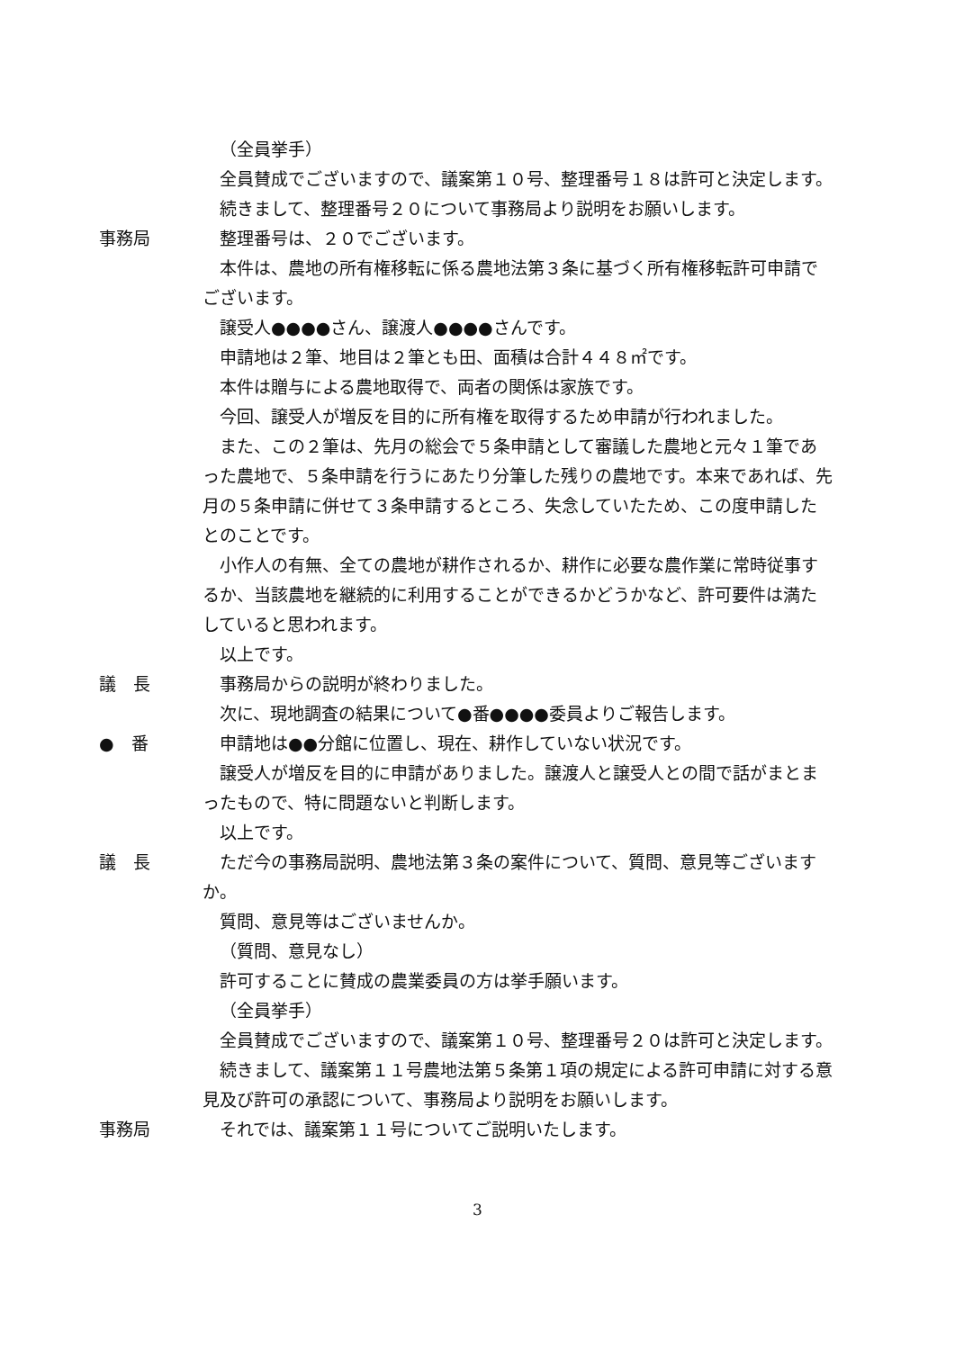（全員挙手）
全員賛成でございますので、議案第１０号、整理番号１８は許可と決定します。
続きまして、整理番号２０について事務局より説明をお願いします。
事務局 整理番号は、２０でございます。
本件は、農地の所有権移転に係る農地法第３条に基づく所有権移転許可申請でございます。
譲受人●●●●さん、譲渡人●●●●さんです。
申請地は２筆、地目は２筆とも田、面積は合計４４８㎡です。
本件は贈与による農地取得で、両者の関係は家族です。
今回、譲受人が増反を目的に所有権を取得するため申請が行われました。
また、この２筆は、先月の総会で５条申請として審議した農地と元々１筆であった農地で、５条申請を行うにあたり分筆した残りの農地です。本来であれば、先月の５条申請に併せて３条申請するところ、失念していたため、この度申請したとのことです。
小作人の有無、全ての農地が耕作されるか、耕作に必要な農作業に常時従事するか、当該農地を継続的に利用することができるかどうかなど、許可要件は満たしていると思われます。
以上です。
議　長 事務局からの説明が終わりました。
次に、現地調査の結果について●番●●●●委員よりご報告します。
●　番 申請地は●●分館に位置し、現在、耕作していない状況です。
譲受人が増反を目的に申請がありました。譲渡人と譲受人との間で話がまとまったもので、特に問題ないと判断します。
以上です。
議　長 ただ今の事務局説明、農地法第３条の案件について、質問、意見等ございますか。
質問、意見等はございませんか。
（質問、意見なし）
許可することに賛成の農業委員の方は挙手願います。
（全員挙手）
全員賛成でございますので、議案第１０号、整理番号２０は許可と決定します。
続きまして、議案第１１号農地法第５条第１項の規定による許可申請に対する意見及び許可の承認について、事務局より説明をお願いします。
事務局 それでは、議案第１１号についてご説明いたします。
3